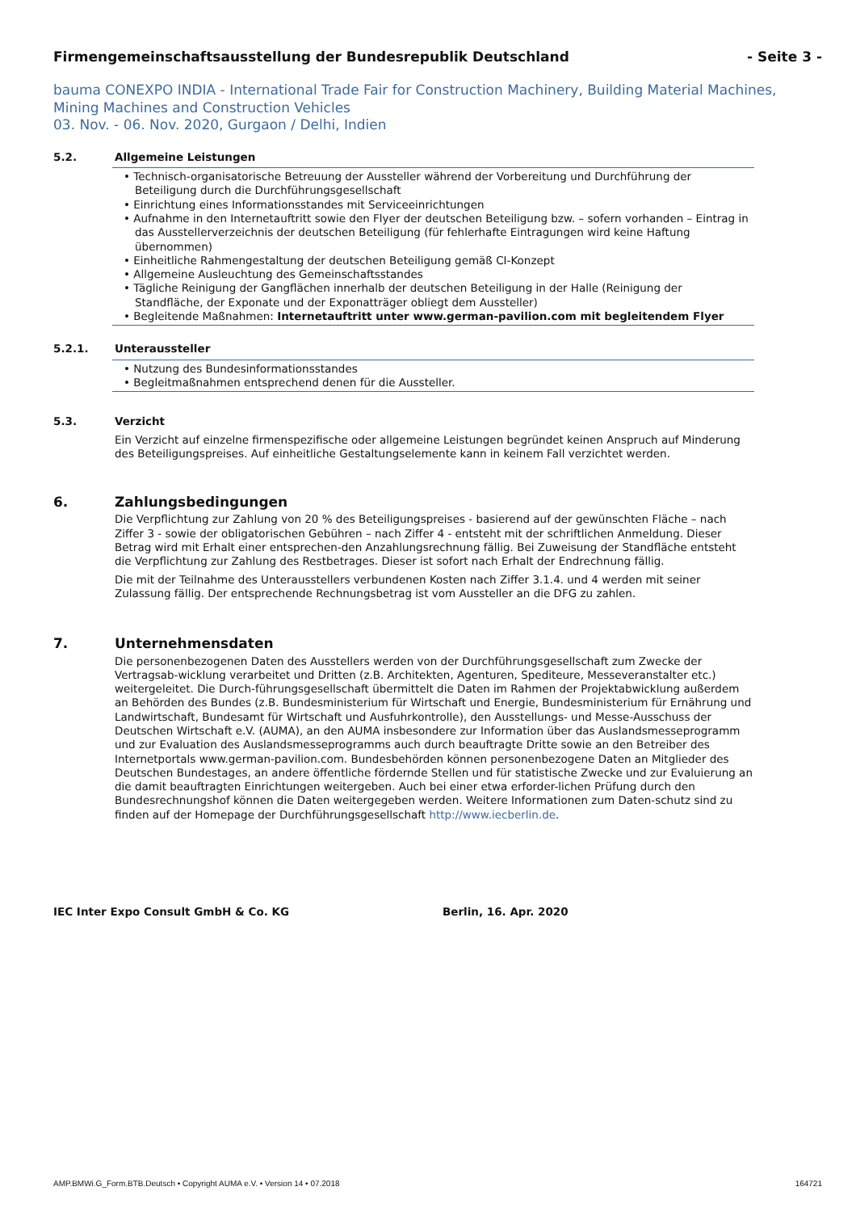Firmengemeinschaftsausstellung der Bundesrepublik Deutschland - Seite 3 -
bauma CONEXPO INDIA - International Trade Fair for Construction Machinery, Building Material Machines, Mining Machines and Construction Vehicles
03. Nov. - 06. Nov. 2020, Gurgaon / Delhi, Indien
5.2. Allgemeine Leistungen
• Technisch-organisatorische Betreuung der Aussteller während der Vorbereitung und Durchführung der Beteiligung durch die Durchführungsgesellschaft
• Einrichtung eines Informationsstandes mit Serviceeinrichtungen
• Aufnahme in den Internetauftritt sowie den Flyer der deutschen Beteiligung bzw. – sofern vorhanden – Eintrag in das Ausstellerverzeichnis der deutschen Beteiligung (für fehlerhafte Eintragungen wird keine Haftung übernommen)
• Einheitliche Rahmengestaltung der deutschen Beteiligung gemäß CI-Konzept
• Allgemeine Ausleuchtung des Gemeinschaftsstandes
• Tägliche Reinigung der Gangflächen innerhalb der deutschen Beteiligung in der Halle (Reinigung der Standfläche, der Exponate und der Exponatträger obliegt dem Aussteller)
• Begleitende Maßnahmen: Internetauftritt unter www.german-pavilion.com mit begleitendem Flyer
5.2.1. Unteraussteller
• Nutzung des Bundesinformationsstandes
• Begleitmaßnahmen entsprechend denen für die Aussteller.
5.3. Verzicht
Ein Verzicht auf einzelne firmenspezifische oder allgemeine Leistungen begründet keinen Anspruch auf Minderung des Beteiligungspreises. Auf einheitliche Gestaltungselemente kann in keinem Fall verzichtet werden.
6. Zahlungsbedingungen
Die Verpflichtung zur Zahlung von 20 % des Beteiligungspreises - basierend auf der gewünschten Fläche – nach Ziffer 3 - sowie der obligatorischen Gebühren – nach Ziffer 4 - entsteht mit der schriftlichen Anmeldung. Dieser Betrag wird mit Erhalt einer entsprechen-den Anzahlungsrechnung fällig. Bei Zuweisung der Standfläche entsteht die Verpflichtung zur Zahlung des Restbetrages. Dieser ist sofort nach Erhalt der Endrechnung fällig.
Die mit der Teilnahme des Unterausstellers verbundenen Kosten nach Ziffer 3.1.4. und 4 werden mit seiner Zulassung fällig. Der entsprechende Rechnungsbetrag ist vom Aussteller an die DFG zu zahlen.
7. Unternehmensdaten
Die personenbezogenen Daten des Ausstellers werden von der Durchführungsgesellschaft zum Zwecke der Vertragsab-wicklung verarbeitet und Dritten (z.B. Architekten, Agenturen, Spediteure, Messeveranstalter etc.) weitergeleitet. Die Durch-führungsgesellschaft übermittelt die Daten im Rahmen der Projektabwicklung außerdem an Behörden des Bundes (z.B. Bundesministerium für Wirtschaft und Energie, Bundesministerium für Ernährung und Landwirtschaft, Bundesamt für Wirtschaft und Ausfuhrkontrolle), den Ausstellungs- und Messe-Ausschuss der Deutschen Wirtschaft e.V. (AUMA), an den AUMA insbesondere zur Information über das Auslandsmesseprogramm und zur Evaluation des Auslandsmesseprogramms auch durch beauftragte Dritte sowie an den Betreiber des Internetportals www.german-pavilion.com. Bundesbehörden können personenbezogene Daten an Mitglieder des Deutschen Bundestages, an andere öffentliche fördernde Stellen und für statistische Zwecke und zur Evaluierung an die damit beauftragten Einrichtungen weitergeben. Auch bei einer etwa erforder-lichen Prüfung durch den Bundesrechnungshof können die Daten weitergegeben werden. Weitere Informationen zum Daten-schutz sind zu finden auf der Homepage der Durchführungsgesellschaft http://www.iecberlin.de.
IEC Inter Expo Consult GmbH & Co. KG Berlin, 16. Apr. 2020
AMP.BMWi.G_Form.BTB.Deutsch • Copyright AUMA e.V. • Version 14 • 07.2018 164721